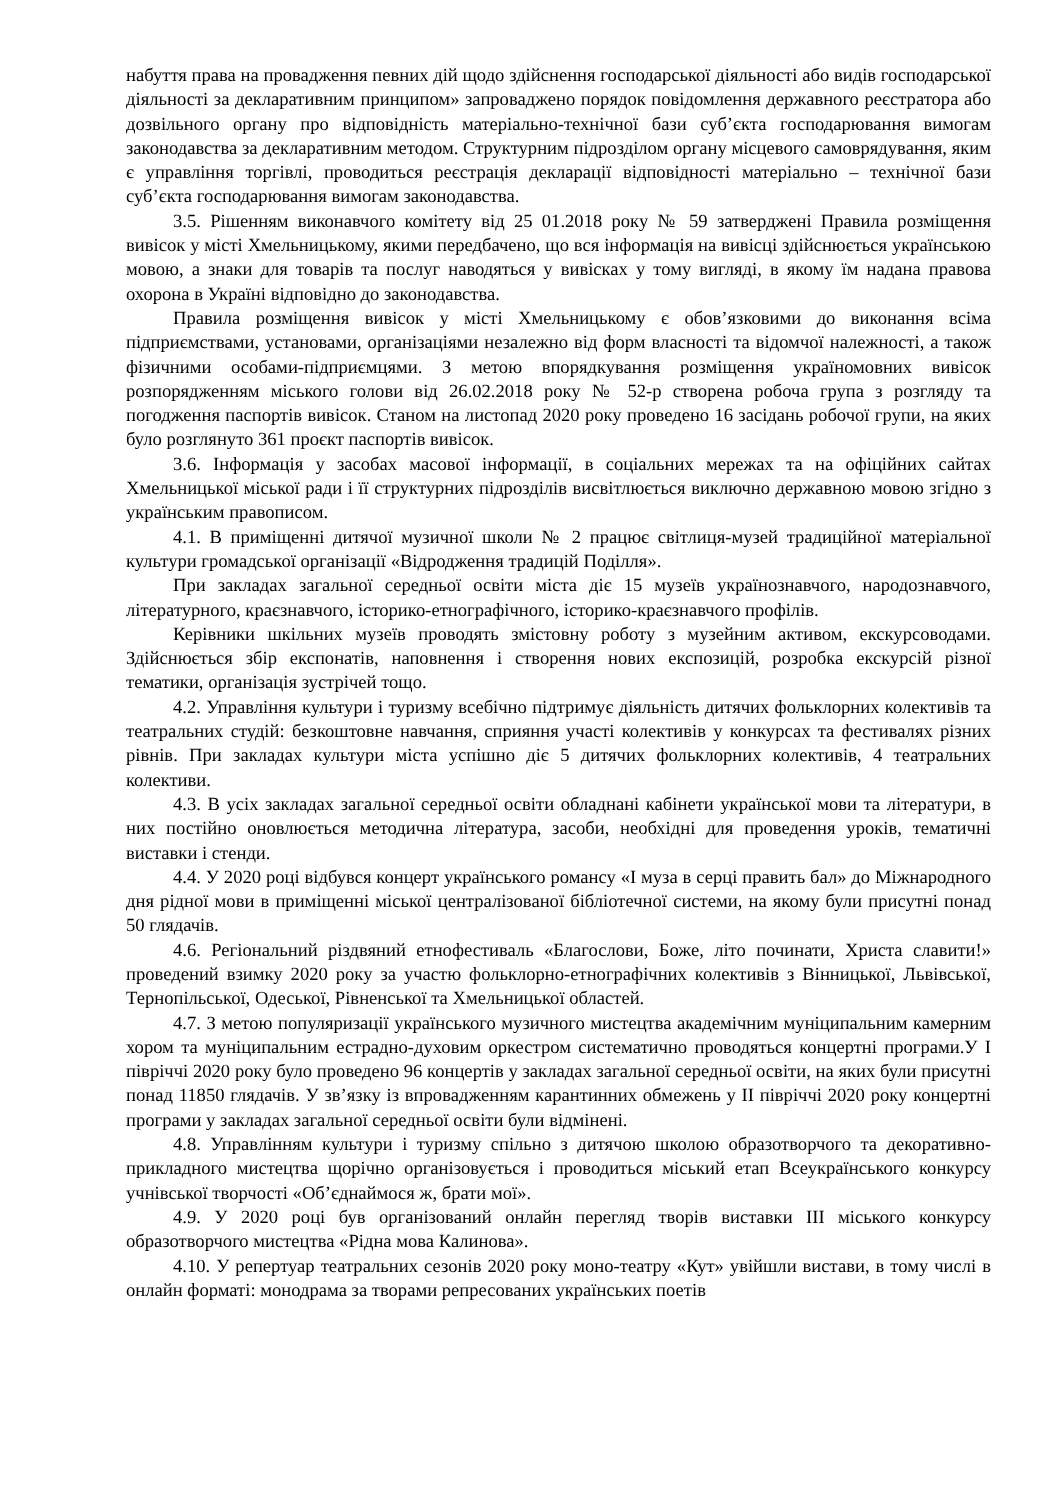набуття права на провадження певних дій щодо здійснення господарської діяльності або видів господарської діяльності за декларативним принципом» запроваджено порядок повідомлення державного реєстратора або дозвільного органу про відповідність матеріально-технічної бази суб’єкта господарювання вимогам законодавства за декларативним методом. Структурним підрозділом органу місцевого самоврядування, яким є управління торгівлі, проводиться реєстрація декларації відповідності матеріально – технічної бази суб’єкта господарювання вимогам законодавства.
3.5. Рішенням виконавчого комітету від 25 01.2018 року № 59 затверджені Правила розміщення вивісок у місті Хмельницькому, якими передбачено, що вся інформація на вивісці здійснюється українською мовою, а знаки для товарів та послуг наводяться у вивісках у тому вигляді, в якому їм надана правова охорона в Україні відповідно до законодавства.
Правила розміщення вивісок у місті Хмельницькому є обов’язковими до виконання всіма підприємствами, установами, організаціями незалежно від форм власності та відомчої належності, а також фізичними особами-підприємцями. З метою впорядкування розміщення україномовних вивісок розпорядженням міського голови від 26.02.2018 року № 52-р створена робоча група з розгляду та погодження паспортів вивісок. Станом на листопад 2020 року проведено 16 засідань робочої групи, на яких було розглянуто 361 проєкт паспортів вивісок.
3.6. Інформація у засобах масової інформації, в соціальних мережах та на офіційних сайтах Хмельницької міської ради і її структурних підрозділів висвітлюється виключно державною мовою згідно з українським правописом.
4.1. В приміщенні дитячої музичної школи № 2 працює світлиця-музей традиційної матеріальної культури громадської організації «Відродження традицій Поділля».
При закладах загальної середньої освіти міста діє 15 музеїв українознавчого, народознавчого, літературного, краєзнавчого, історико-етнографічного, історико-краєзнавчого профілів.
Керівники шкільних музеїв проводять змістовну роботу з музейним активом, екскурсоводами. Здійснюється збір експонатів, наповнення і створення нових експозицій, розробка екскурсій різної тематики, організація зустрічей тощо.
4.2. Управління культури і туризму всебічно підтримує діяльність дитячих фольклорних колективів та театральних студій: безкоштовне навчання, сприяння участі колективів у конкурсах та фестивалях різних рівнів. При закладах культури міста успішно діє 5 дитячих фольклорних колективів, 4 театральних колективи.
4.3. В усіх закладах загальної середньої освіти обладнані кабінети української мови та літератури, в них постійно оновлюється методична література, засоби, необхідні для проведення уроків, тематичні виставки і стенди.
4.4. У 2020 році відбувся концерт українського романсу «І муза в серці править бал» до Міжнародного дня рідної мови в приміщенні міської централізованої бібліотечної системи, на якому були присутні понад 50 глядачів.
4.6. Регіональний різдвяний етнофестиваль «Благослови, Боже, літо починати, Христа славити!» проведений взимку 2020 року за участю фольклорно-етнографічних колективів з Вінницької, Львівської, Тернопільської, Одеської, Рівненської та Хмельницької областей.
4.7. З метою популяризації українського музичного мистецтва академічним муніципальним камерним хором та муніципальним естрадно-духовим оркестром систематично проводяться концертні програми.У І півріччі 2020 року було проведено 96 концертів у закладах загальної середньої освіти, на яких були присутні понад 11850 глядачів. У зв’язку із впровадженням карантинних обмежень у ІІ півріччі 2020 року концертні програми у закладах загальної середньої освіти були відмінені.
4.8. Управлінням культури і туризму спільно з дитячою школою образотворчого та декоративно-прикладного мистецтва щорічно організовується і проводиться міський етап Всеукраїнського конкурсу учнівської творчості «Об’єднаймося ж, брати мої».
4.9. У 2020 році був організований онлайн перегляд творів виставки ІІІ міського конкурсу образотворчого мистецтва «Рідна мова Калинова».
4.10. У репертуар театральних сезонів 2020 року моно-театру «Кут» увійшли вистави, в тому числі в онлайн форматі: монодрама за творами репресованих українських поетів